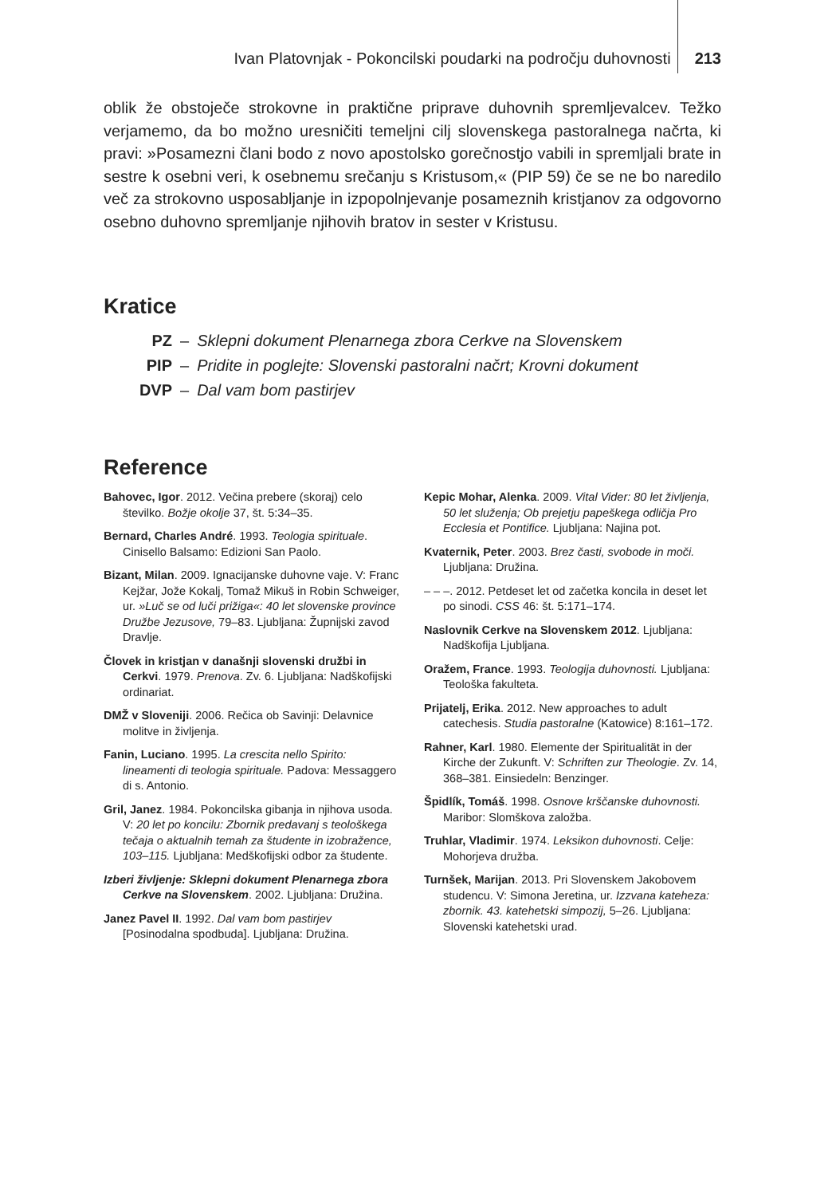Ivan Platovnjak - Pokoncilski poudarki na področju duhovnosti 213
oblik že obstoječe strokovne in praktične priprave duhovnih spremljevalcev. Težko verjamemo, da bo možno uresničiti temeljni cilj slovenskega pastoralnega načrta, ki pravi: »Posamezni člani bodo z novo apostolsko gorečnostjo vabili in spremljali brate in sestre k osebni veri, k osebnemu srečanju s Kristusom,« (PIP 59) če se ne bo naredilo več za strokovno usposabljanje in izpopolnjevanje posameznih kristjanov za odgovorno osebno duhovno spremljanje njihovih bratov in sester v Kristusu.
Kratice
| PZ | – | Sklepni dokument Plenarnega zbora Cerkve na Slovenskem |
| PIP | – | Pridite in poglejte: Slovenski pastoralni načrt; Krovni dokument |
| DVP | – | Dal vam bom pastirjev |
Reference
Bahovec, Igor. 2012. Večina prebere (skoraj) celo številko. Božje okolje 37, št. 5:34–35.
Bernard, Charles André. 1993. Teologia spirituale. Cinisello Balsamo: Edizioni San Paolo.
Bizant, Milan. 2009. Ignacijanske duhovne vaje. V: Franc Kejžar, Jože Kokalj, Tomaž Mikuš in Robin Schweiger, ur. »Luč se od luči prižiga«: 40 let slovenske province Družbe Jezusove, 79–83. Ljubljana: Župnijski zavod Dravlje.
Človek in kristjan v današnji slovenski družbi in Cerkvi. 1979. Prenova. Zv. 6. Ljubljana: Nadškofijski ordinariat.
DMŽ v Sloveniji. 2006. Rečica ob Savinji: Delavnice molitve in življenja.
Fanin, Luciano. 1995. La crescita nello Spirito: lineamenti di teologia spirituale. Padova: Messaggero di s. Antonio.
Gril, Janez. 1984. Pokoncilska gibanja in njihova usoda. V: 20 let po koncilu: Zbornik predavanj s teološkega tečaja o aktualnih temah za študente in izobražence, 103–115. Ljubljana: Medškofijski odbor za študente.
Izberi življenje: Sklepni dokument Plenarnega zbora Cerkve na Slovenskem. 2002. Ljubljana: Družina.
Janez Pavel II. 1992. Dal vam bom pastirjev [Posinodalna spodbuda]. Ljubljana: Družina.
Kepic Mohar, Alenka. 2009. Vital Vider: 80 let življenja, 50 let služenja; Ob prejetju papeškega odličja Pro Ecclesia et Pontifice. Ljubljana: Najina pot.
Kvaternik, Peter. 2003. Brez časti, svobode in moči. Ljubljana: Družina.
– – –. 2012. Petdeset let od začetka koncila in deset let po sinodi. CSS 46: št. 5:171–174.
Naslovnik Cerkve na Slovenskem 2012. Ljubljana: Nadškofija Ljubljana.
Oražem, France. 1993. Teologija duhovnosti. Ljubljana: Teološka fakulteta.
Prijatelj, Erika. 2012. New approaches to adult catechesis. Studia pastoralne (Katowice) 8:161–172.
Rahner, Karl. 1980. Elemente der Spiritualität in der Kirche der Zukunft. V: Schriften zur Theologie. Zv. 14, 368–381. Einsiedeln: Benzinger.
Špidlík, Tomáš. 1998. Osnove krščanske duhovnosti. Maribor: Slomškova založba.
Truhlar, Vladimir. 1974. Leksikon duhovnosti. Celje: Mohorjeva družba.
Turnšek, Marijan. 2013. Pri Slovenskem Jakobovem studencu. V: Simona Jeretina, ur. Izzvana kateheza: zbornik. 43. katehetski simpozij, 5–26. Ljubljana: Slovenski katehetski urad.